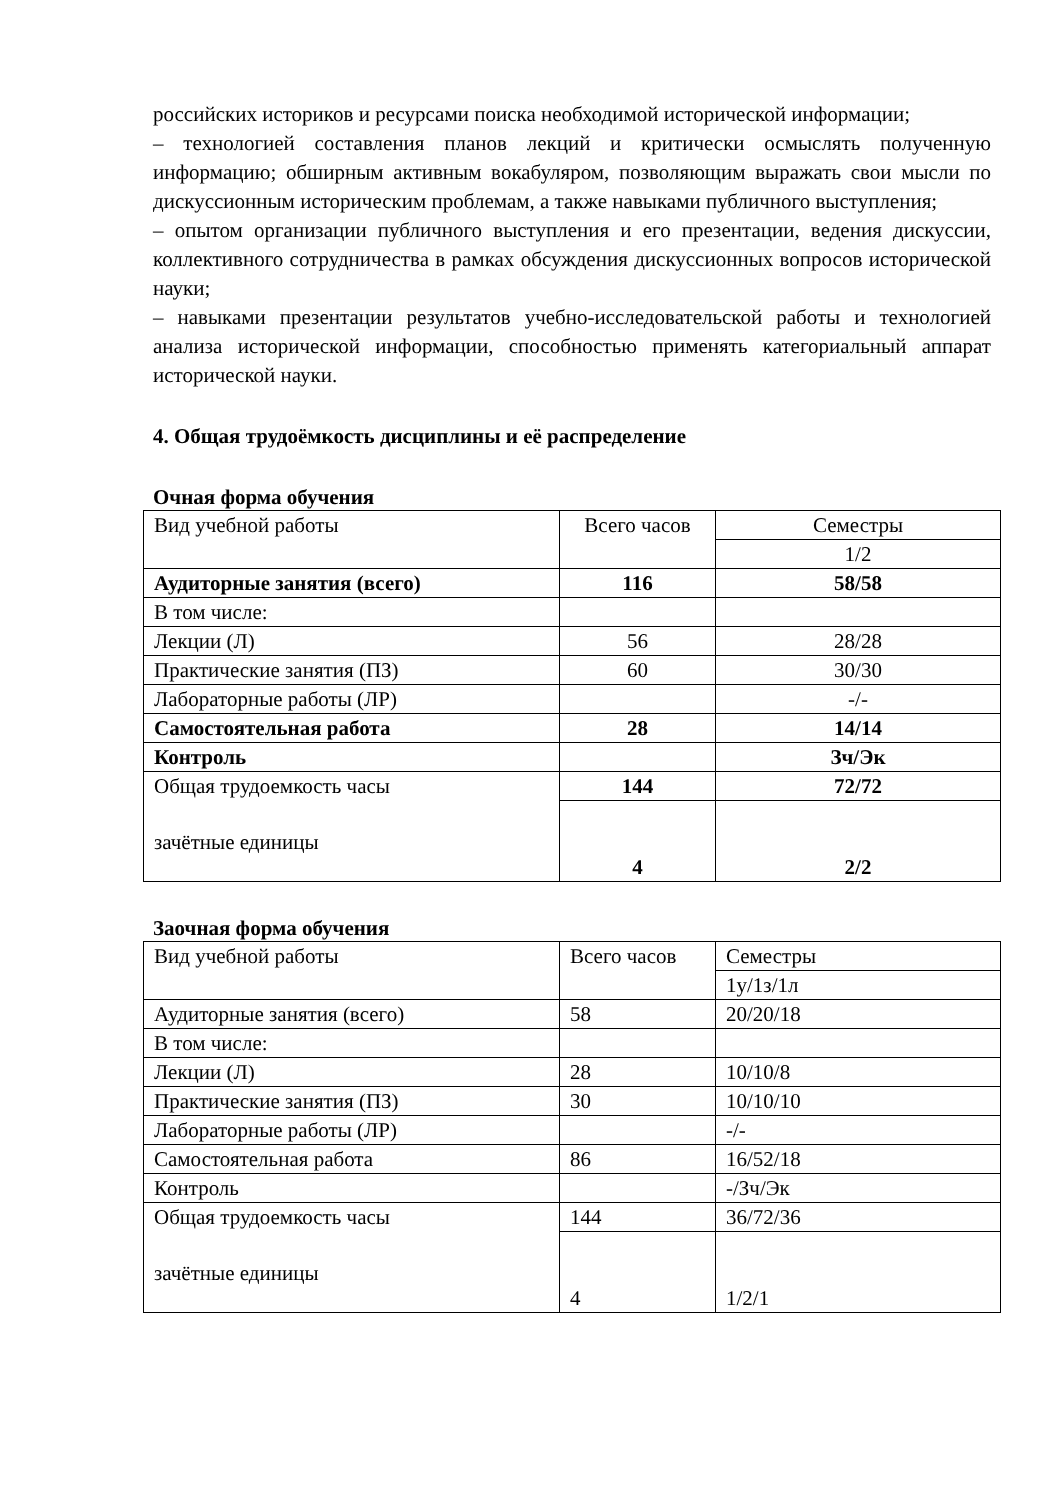российских историков и ресурсами поиска необходимой исторической информации;
– технологией составления планов лекций и критически осмыслять полученную информацию; обширным активным вокабуляром, позволяющим выражать свои мысли по дискуссионным историческим проблемам, а также навыками публичного выступления;
– опытом организации публичного выступления и его презентации, ведения дискуссии, коллективного сотрудничества в рамках обсуждения дискуссионных вопросов исторической науки;
– навыками презентации результатов учебно-исследовательской работы и технологией анализа исторической информации, способностью применять категориальный аппарат исторической науки.
4. Общая трудоёмкость дисциплины и её распределение
Очная форма обучения
| Вид учебной работы | Всего часов | Семестры |
| | | 1/2 |
| Аудиторные занятия (всего) | 116 | 58/58 |
| В том числе: | | |
| Лекции (Л) | 56 | 28/28 |
| Практические занятия (ПЗ) | 60 | 30/30 |
| Лабораторные работы (ЛР) | | -/- |
| Самостоятельная работа | 28 | 14/14 |
| Контроль | | Зч/Эк |
| Общая трудоемкость часы зачётные единицы | 144 | 72/72 |
| | 4 | 2/2 |
Заочная форма обучения
| Вид учебной работы | Всего часов | Семестры |
| | | 1у/1з/1л |
| Аудиторные занятия (всего) | 58 | 20/20/18 |
| В том числе: | | |
| Лекции (Л) | 28 | 10/10/8 |
| Практические занятия (ПЗ) | 30 | 10/10/10 |
| Лабораторные работы (ЛР) | | -/- |
| Самостоятельная работа | 86 | 16/52/18 |
| Контроль | | -/Зч/Эк |
| Общая трудоемкость часы зачётные единицы | 144 | 36/72/36 |
| | 4 | 1/2/1 |